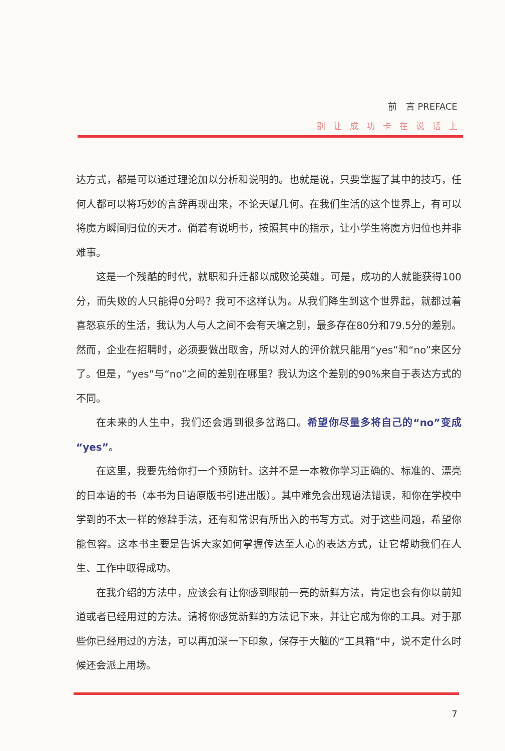前　言 PREFACE
别让成功卡在说话上
达方式，都是可以通过理论加以分析和说明的。也就是说，只要掌握了其中的技巧，任何人都可以将巧妙的言辞再现出来，不论天赋几何。在我们生活的这个世界上，有可以将魔方瞬间归位的天才。倘若有说明书，按照其中的指示，让小学生将魔方归位也并非难事。
这是一个残酷的时代，就职和升迁都以成败论英雄。可是，成功的人就能获得100分，而失败的人只能得0分吗？我可不这样认为。从我们降生到这个世界起，就都过着喜怒哀乐的生活，我认为人与人之间不会有天壤之别，最多存在80分和79.5分的差别。然而，企业在招聘时，必须要做出取舍，所以对人的评价就只能用“yes”和“no”来区分了。但是，“yes”与“no”之间的差别在哪里？我认为这个差别的90%来自于表达方式的不同。
在未来的人生中，我们还会遇到很多岔路口。希望你尽量多将自己的“no”变成“yes”。
在这里，我要先给你打一个预防针。这并不是一本教你学习正确的、标准的、漂亮的日本语的书（本书为日语原版书引进出版）。其中难免会出现语法错误，和你在学校中学到的不太一样的修辞手法，还有和常识有所出入的书写方式。对于这些问题，希望你能包容。这本书主要是告诉大家如何掌握传达至人心的表达方式，让它帮助我们在人生、工作中取得成功。
在我介绍的方法中，应该会有让你感到眼前一亮的新鲜方法，肯定也会有你以前知道或者已经用过的方法。请将你感觉新鲜的方法记下来，并让它成为你的工具。对于那些你已经用过的方法，可以再加深一下印象，保存于大脑的“工具箱”中，说不定什么时候还会派上用场。
7